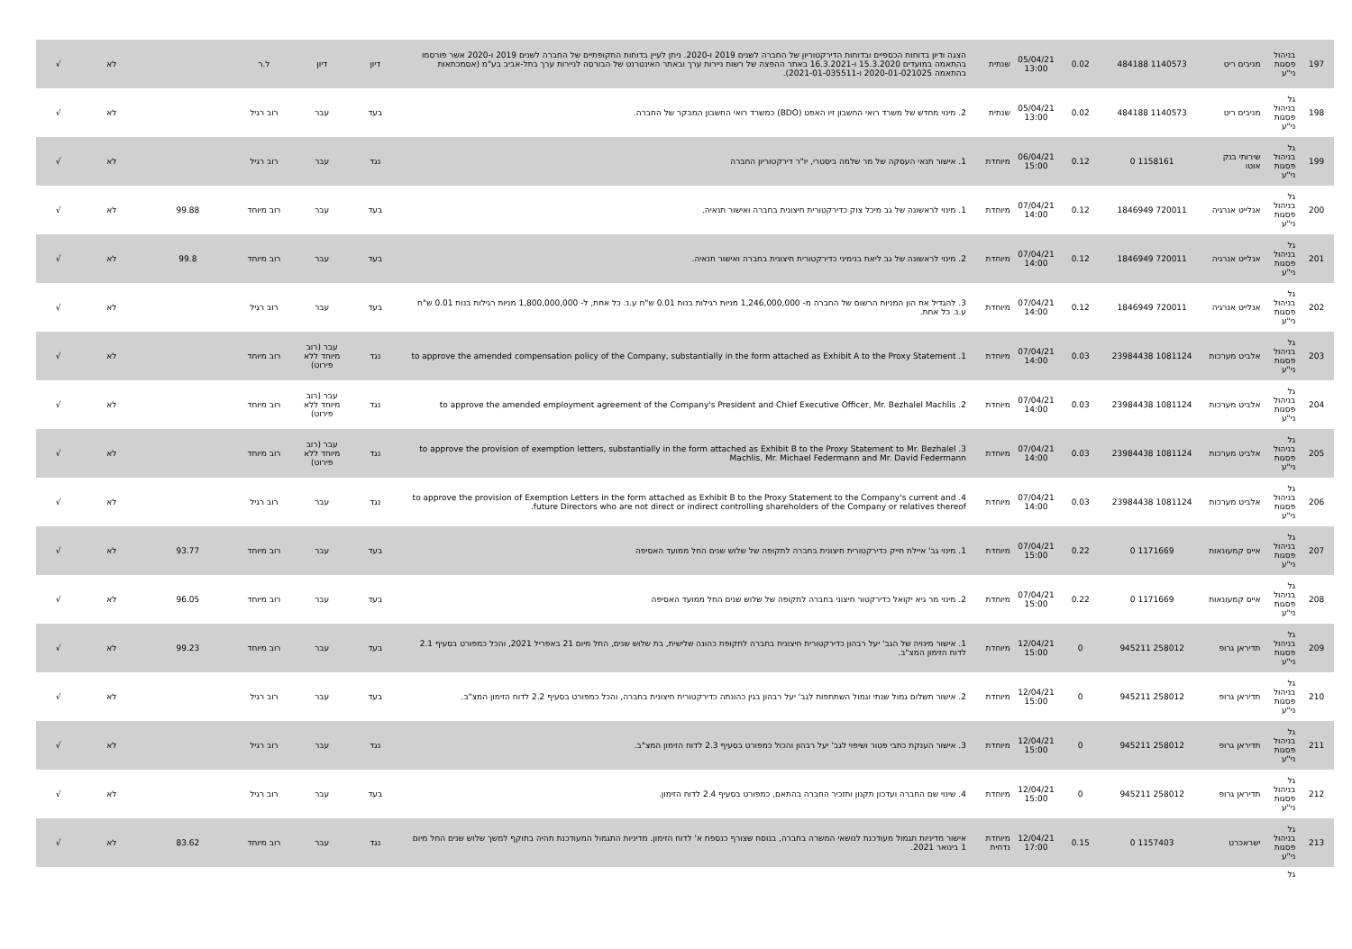| 197 | בניהול פסגות ני"ע | מניבים ריט | 1140573 484188 | 0.02 | 05/04/21 13:00 | שנתית | הצגה ודיון בדוחות הכספיים ובדוחות הדירקטוריון של החברה לשנים 2019 ו-2020. ניתן לעיין בדוחות התקופתיים של החברה לשנים 2019 ו-2020 אשר פורסמו בהתאמה במועדים 15.3.2020 ו-16.3.2021 באתר ההפצה של רשות ניירות ערך ובאתר האינטרנט של הבורסה לניירות ערך בתל-אביב בע"מ (אסמכתאות בהתאמה 2020-01-021025 ו-2021-01-035511). | דיון | דיון | ל.ר | | לא | √ |
| 198 | גל בניהול פסגות ני"ע | מניבים ריט | 1140573 484188 | 0.02 | 05/04/21 13:00 | שנתית | 2. מינוי מחדש של משרד רואי החשבון זיו האפט (BDO) כמשרד רואי החשבון המבקר של החברה. | בעד | עבר | רוב רגיל | | לא | √ |
| 199 | גל בניהול פסגות ני"ע | שירותי בנק אוטו | 1158161 0 | 0.12 | 06/04/21 15:00 | מיוחדת | 1. אישור תנאי העסקה של מר שלמה ביסטרי, יו"ר דירקטוריון החברה | נגד | עבר | רוב רגיל | | לא | √ |
| 200 | גל בניהול פסגות ני"ע | אנלייט אנרגיה | 720011 1846949 | 0.12 | 07/04/21 14:00 | מיוחדת | 1. מינוי לראשונה של גב מיכל צוק כדירקטורית חיצונית בחברה ואישור תנאיה. | בעד | עבר | רוב מיוחד | 99.88 | לא | √ |
| 201 | גל בניהול פסגות ני"ע | אנלייט אנרגיה | 720011 1846949 | 0.12 | 07/04/21 14:00 | מיוחדת | 2. מינוי לראשונה של גב ליאת בנימיני כדירקטורית חיצונית בחברה ואישור תנאיה. | בעד | עבר | רוב מיוחד | 99.8 | לא | √ |
| 202 | גל בניהול פסגות ני"ע | אנלייט אנרגיה | 720011 1846949 | 0.12 | 07/04/21 14:00 | מיוחדת | 3. להגדיל את הון המניות הרשום של החברה מ- 1,246,000,000 מניות רגילות בנות 0.01 ש"ח ע.נ. כל אחת, ל- 1,800,000,000 מניות רגילות בנות 0.01 ש"ח ע.נ. כל אחת. | בעד | עבר | רוב רגיל | | לא | √ |
| 203 | גל בניהול פסגות ני"ע | אלביט מערכות | 1081124 23984438 | 0.03 | 07/04/21 14:00 | מיוחדת | 1. to approve the amended compensation policy of the Company, substantially in the form attached as Exhibit A to the Proxy Statement | נגד | עבר (רוב מיוחד ללא פירוט) | רוב מיוחד | | לא | √ |
| 204 | גל בניהול פסגות ני"ע | אלביט מערכות | 1081124 23984438 | 0.03 | 07/04/21 14:00 | מיוחדת | 2. to approve the amended employment agreement of the Company's President and Chief Executive Officer, Mr. Bezhalel Machlis | נגד | עבר (רוב מיוחד ללא פירוט) | רוב מיוחד | | לא | √ |
| 205 | גל בניהול פסגות ני"ע | אלביט מערכות | 1081124 23984438 | 0.03 | 07/04/21 14:00 | מיוחדת | 3. to approve the provision of exemption letters, substantially in the form attached as Exhibit B to the Proxy Statement to Mr. Bezhalel Machlis, Mr. Michael Federmann and Mr. David Federmann | נגד | עבר (רוב מיוחד ללא פירוט) | רוב מיוחד | | לא | √ |
| 206 | גל בניהול פסגות ני"ע | אלביט מערכות | 1081124 23984438 | 0.03 | 07/04/21 14:00 | מיוחדת | 4. to approve the provision of Exemption Letters in the form attached as Exhibit B to the Proxy Statement to the Company's current and future Directors who are not direct or indirect controlling shareholders of the Company or relatives thereof. | נגד | עבר | רוב רגיל | | לא | √ |
| 207 | גל בניהול פסגות ני"ע | אייס קמעונאות | 1171669 0 | 0.22 | 07/04/21 15:00 | מיוחדת | 1. מינוי גב' איילת חייק כדירקטורית חיצונית בחברה לתקופה של שלוש שנים החל ממועד האסיפה | בעד | עבר | רוב מיוחד | 93.77 | לא | √ |
| 208 | גל בניהול פסגות ני"ע | אייס קמעונאות | 1171669 0 | 0.22 | 07/04/21 15:00 | מיוחדת | 2. מינוי מר גיא יקואל כדירקטור חיצוני בחברה לתקופה של שלוש שנים החל ממועד האסיפה | בעד | עבר | רוב מיוחד | 96.05 | לא | √ |
| 209 | גל בניהול פסגות ני"ע | תדיראן גרופ | 258012 945211 | 0 | 12/04/21 15:00 | מיוחדת | 1. אישור מינויה של הגב' יעל רבהון כדירקטורית חיצונית בחברה לתקופת כהונה שלישית, בת שלוש שנים, החל מיום 21 באפריל 2021, והכל כמפורט בסעיף 2.1 לדוח הזימון המצ"ב. | בעד | עבר | רוב מיוחד | 99.23 | לא | √ |
| 210 | גל בניהול פסגות ני"ע | תדיראן גרופ | 258012 945211 | 0 | 12/04/21 15:00 | מיוחדת | 2. אישור תשלום גמול שנתי וגמול השתתפות לגב' יעל רבהון בגין כהונתה כדירקטורית חיצונית בחברה, והכל כמפורט בסעיף 2.2 לדוח הזימון המצ"ב. | בעד | עבר | רוב רגיל | | לא | √ |
| 211 | גל בניהול פסגות ני"ע | תדיראן גרופ | 258012 945211 | 0 | 12/04/21 15:00 | מיוחדת | 3. אישור הענקת כתבי פטור ושיפוי לגב' יעל רבהון והכול כמפורט בסעיף 2.3 לדוח הזימון המצ"ב. | נגד | עבר | רוב רגיל | | לא | √ |
| 212 | גל בניהול פסגות ני"ע | תדיראן גרופ | 258012 945211 | 0 | 12/04/21 15:00 | מיוחדת | 4. שינוי שם החברה ועדכון תקנון ותזכיר החברה בהתאם, כמפורט בסעיף 2.4 לדוח הזימון. | בעד | עבר | רוב רגיל | | לא | √ |
| 213 | גל בניהול פסגות ני"ע | ישראכרט | 1157403 0 | 0.15 | 12/04/21 17:00 | מיוחדת נדחית | אישור מדיניות תגמול מעודכנת לנושאי המשרה בחברה, בנוסח שצורף כנספח א' לדוח הזימון. מדיניות התגמול המעודכנת תהיה בתוקף למשך שלוש שנים החל מיום 1 בינואר 2021. | נגד | עבר | רוב מיוחד | 83.62 | לא | √ |
| | גל | | | | | | | | | | | | |